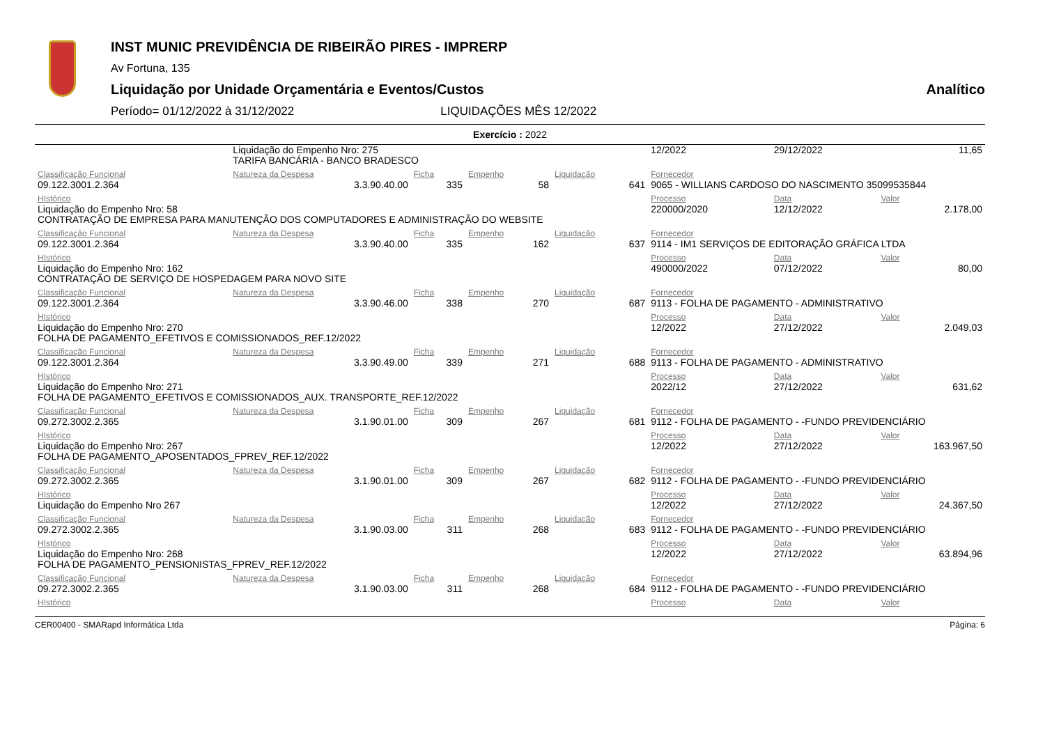INST MUNIC PREVIDÊNCIA DE RIBEIRÃO PIRES - IMPRERP
Av Fortuna, 135
Liquidação por Unidade Orçamentária e Eventos/Custos Analítico
Período= 01/12/2022 à 31/12/2022 LIQUIDAÇÕES MÊS 12/2022
Exercício : 2022
| | Liquidação do Empenho Nro: 275 TARIFA BANCÁRIA - BANCO BRADESCO | | | | | 12/2022 | 29/12/2022 | 11,65 |
| Classificação Funcional | Natureza da Despesa | Ficha | Empenho | Liquidação | Fornecedor | | | |
| 09.122.3001.2.364 | 3.3.90.40.00 | 335 | 58 | 641 | 9065 - WILLIANS CARDOSO DO NASCIMENTO 35099535844 | | | |
| HIstórico | | | | | | Processo | Data | Valor |
| Liquidação do Empenho Nro: 58 CONTRATAÇÃO DE EMPRESA PARA MANUTENÇÃO DOS COMPUTADORES E ADMINISTRAÇÃO DO WEBSITE | | | | | | 220000/2020 | 12/12/2022 | 2.178,00 |
| Classificação Funcional | Natureza da Despesa | Ficha | Empenho | Liquidação | Fornecedor | | | |
| 09.122.3001.2.364 | 3.3.90.40.00 | 335 | 162 | 637 | 9114 - IM1 SERVIÇOS DE EDITORAÇÃO GRÁFICA LTDA | | | |
| HIstórico | | | | | | Processo | Data | Valor |
| Liquidação do Empenho Nro: 162 CONTRATAÇÃO DE SERVIÇO DE HOSPEDAGEM PARA NOVO SITE | | | | | | 490000/2022 | 07/12/2022 | 80,00 |
| Classificação Funcional | Natureza da Despesa | Ficha | Empenho | Liquidação | Fornecedor | | | |
| 09.122.3001.2.364 | 3.3.90.46.00 | 338 | 270 | 687 | 9113 - FOLHA DE PAGAMENTO - ADMINISTRATIVO | | | |
| HIstórico | | | | | | Processo | Data | Valor |
| Liquidação do Empenho Nro: 270 FOLHA DE PAGAMENTO_EFETIVOS E COMISSIONADOS_REF.12/2022 | | | | | | 12/2022 | 27/12/2022 | 2.049,03 |
| Classificação Funcional | Natureza da Despesa | Ficha | Empenho | Liquidação | Fornecedor | | | |
| 09.122.3001.2.364 | 3.3.90.49.00 | 339 | 271 | 688 | 9113 - FOLHA DE PAGAMENTO - ADMINISTRATIVO | | | |
| HIstórico | | | | | | Processo | Data | Valor |
| Liquidação do Empenho Nro: 271 FOLHA DE PAGAMENTO_EFETIVOS E COMISSIONADOS_AUX. TRANSPORTE_REF.12/2022 | | | | | | 2022/12 | 27/12/2022 | 631,62 |
| Classificação Funcional | Natureza da Despesa | Ficha | Empenho | Liquidação | Fornecedor | | | |
| 09.272.3002.2.365 | 3.1.90.01.00 | 309 | 267 | 681 | 9112 - FOLHA DE PAGAMENTO - -FUNDO PREVIDENCIÁRIO | | | |
| HIstórico | | | | | | Processo | Data | Valor |
| Liquidação do Empenho Nro: 267 FOLHA DE PAGAMENTO_APOSENTADOS_FPREV_REF.12/2022 | | | | | | 12/2022 | 27/12/2022 | 163.967,50 |
| Classificação Funcional | Natureza da Despesa | Ficha | Empenho | Liquidação | Fornecedor | | | |
| 09.272.3002.2.365 | 3.1.90.01.00 | 309 | 267 | 682 | 9112 - FOLHA DE PAGAMENTO - -FUNDO PREVIDENCIÁRIO | | | |
| HIstórico | | | | | | Processo | Data | Valor |
| Liquidação do Empenho Nro 267 | | | | | | 12/2022 | 27/12/2022 | 24.367,50 |
| Classificação Funcional | Natureza da Despesa | Ficha | Empenho | Liquidação | Fornecedor | | | |
| 09.272.3002.2.365 | 3.1.90.03.00 | 311 | 268 | 683 | 9112 - FOLHA DE PAGAMENTO - -FUNDO PREVIDENCIÁRIO | | | |
| HIstórico | | | | | | Processo | Data | Valor |
| Liquidação do Empenho Nro: 268 FOLHA DE PAGAMENTO_PENSIONISTAS_FPREV_REF.12/2022 | | | | | | 12/2022 | 27/12/2022 | 63.894,96 |
| Classificação Funcional | Natureza da Despesa | Ficha | Empenho | Liquidação | Fornecedor | | | |
| 09.272.3002.2.365 | 3.1.90.03.00 | 311 | 268 | 684 | 9112 - FOLHA DE PAGAMENTO - -FUNDO PREVIDENCIÁRIO | | | |
| HIstórico | | | | | | Processo | Data | Valor |
CER00400 - SMARapd Informática Ltda Página: 6